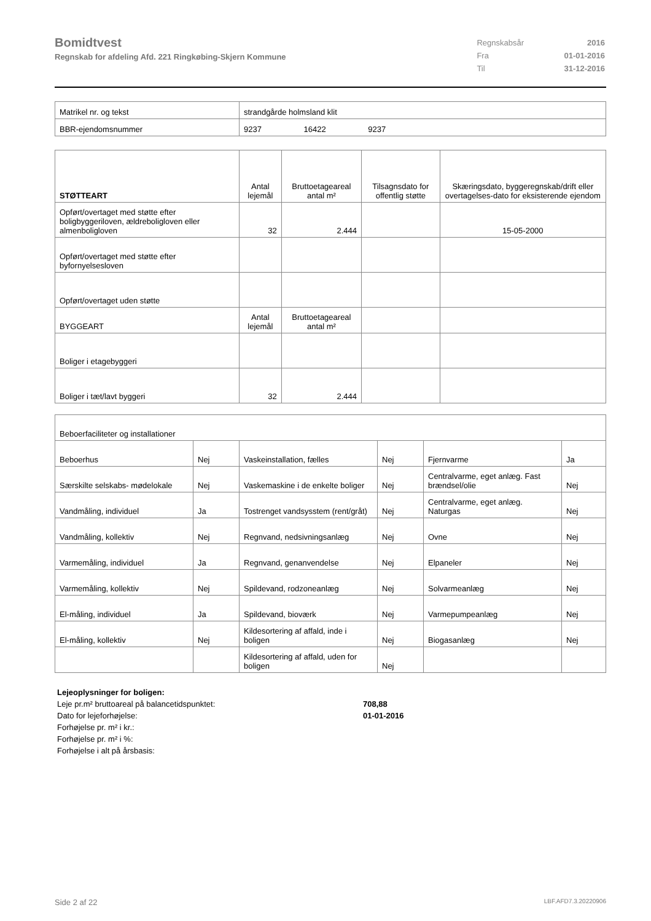Bomidtvest
Regnskab for afdeling Afd. 221 Ringkøbing-Skjern Kommune
| Regnskabsår | 2016 |
| Fra | 01-01-2016 |
| Til | 31-12-2016 |
| Matrikel nr. og tekst | strandgårde holmsland klit |
| BBR-ejendomsnummer | 9237 16422 9237 |
| STØTTEART | Antal lejemål | Bruttoetageareal antal m² | Tilsagnsdato for offentlig støtte | Skæringsdato, byggeregnskab/drift eller overtagelses-dato for eksisterende ejendom |
| --- | --- | --- | --- | --- |
| Opført/overtaget med støtte efter boligbyggeriloven, ældreboligloven eller almenboligloven | 32 | 2.444 | | 15-05-2000 |
| Opført/overtaget med støtte efter byfornyelsesloven | | | | |
| Opført/overtaget uden støtte | | | | |
| BYGGEART | Antal lejemål | Bruttoetageareal antal m² | | |
| Boliger i etagebyggeri | | | | |
| Boliger i tæt/lavt byggeri | 32 | 2.444 | | |
| Beboerfaciliteter og installationer | | | | | |
| Beboerhus | Nej | Vaskeinstallation, fælles | Nej | Fjernvarme | Ja |
| Særskilte selskabs- mødelokale | Nej | Vaskemaskine i de enkelte boliger | Nej | Centralvarme, eget anlæg. Fast brændsel/olie | Nej |
| Vandmåling, individuel | Ja | Tostrenget vandsysstem (rent/gråt) | Nej | Centralvarme, eget anlæg. Naturgas | Nej |
| Vandmåling, kollektiv | Nej | Regnvand, nedsivningsanlæg | Nej | Ovne | Nej |
| Varmemåling, individuel | Ja | Regnvand, genanvendelse | Nej | Elpaneler | Nej |
| Varmemåling, kollektiv | Nej | Spildevand, rodzoneanlæg | Nej | Solvarmeanlæg | Nej |
| El-måling, individuel | Ja | Spildevand, bioværk | Nej | Varmepumpeanlæg | Nej |
| El-måling, kollektiv | Nej | Kildesortering af affald, inde i boligen | Nej | Biogasanlæg | Nej |
| | | Kildesortering af affald, uden for boligen | Nej | | |
| Lejeoplysninger for boligen: | |
| Leje pr.m² bruttoareal på balancetidspunktet: | 708,88 |
| Dato for lejeforhøjelse: | 01-01-2016 |
| Forhøjelse pr. m² i kr.: | |
| Forhøjelse pr. m² i %: | |
| Forhøjelse i alt på årsbasis: | |
Side 2 af 22 LBF.AFD7.3.20220906